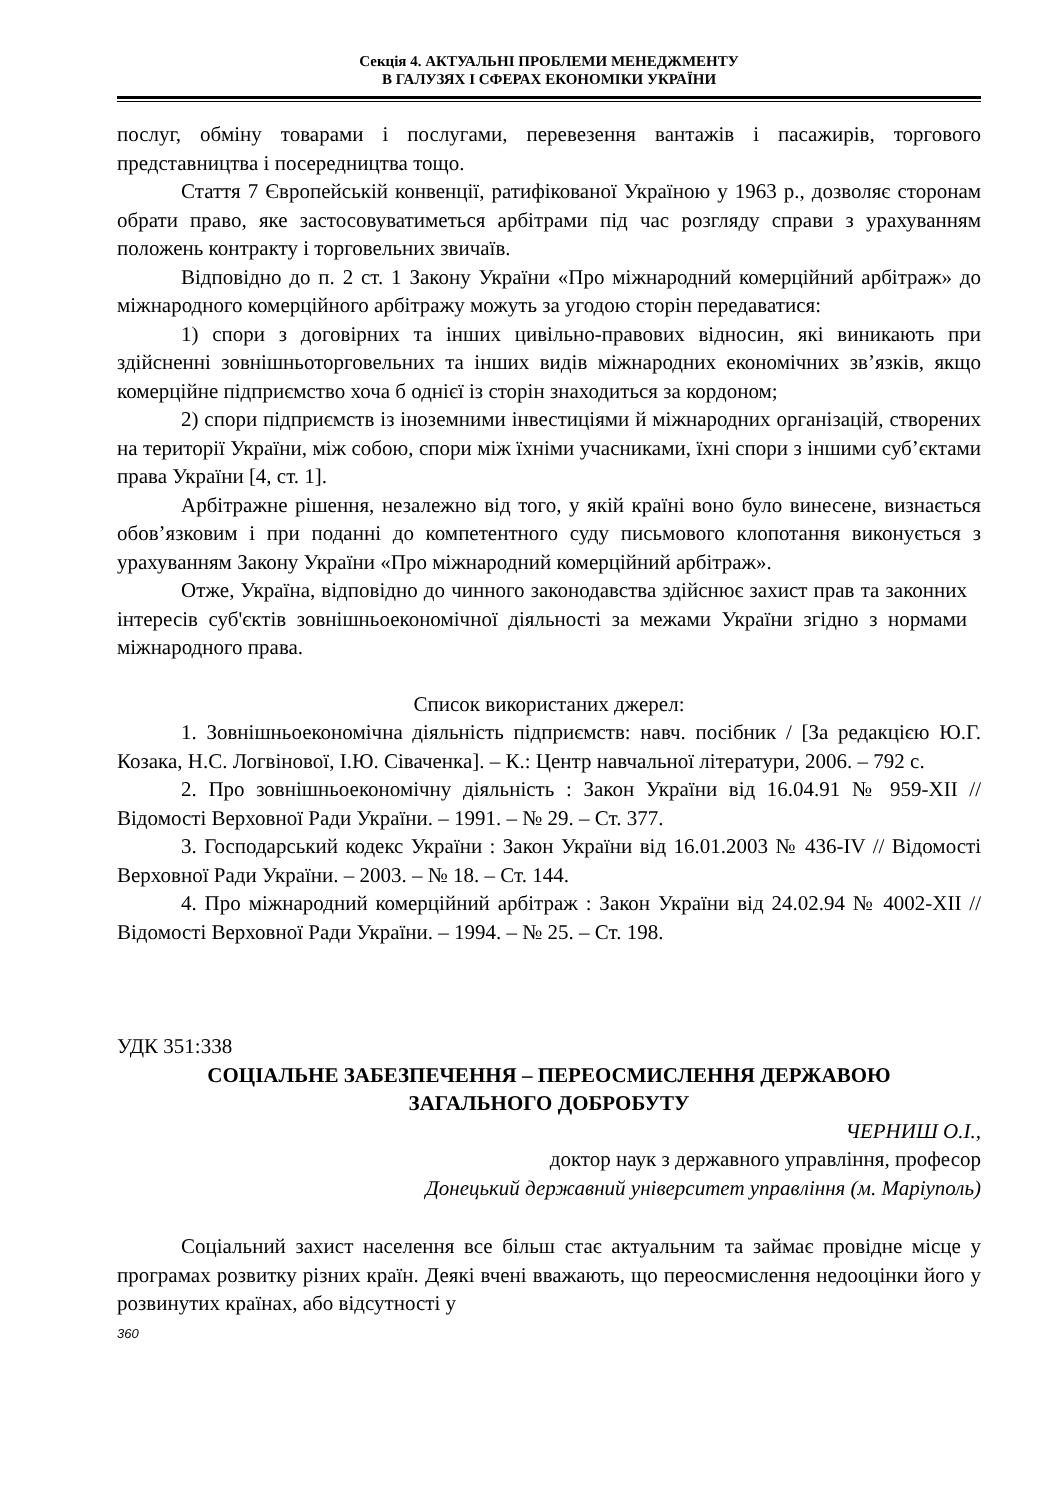Секція 4. АКТУАЛЬНІ ПРОБЛЕМИ МЕНЕДЖМЕНТУ
В ГАЛУЗЯХ І СФЕРАХ ЕКОНОМІКИ УКРАЇНИ
послуг, обміну товарами і послугами, перевезення вантажів і пасажирів, торгового представництва і посередництва тощо.
Стаття 7 Європейській конвенції, ратифікованої Україною у 1963 р., дозволяє сторонам обрати право, яке застосовуватиметься арбітрами під час розгляду справи з урахуванням положень контракту і торговельних звичаїв.
Відповідно до п. 2 ст. 1 Закону України «Про міжнародний комерційний арбітраж» до міжнародного комерційного арбітражу можуть за угодою сторін передаватися:
1) спори з договірних та інших цивільно-правових відносин, які виникають при здійсненні зовнішньоторговельних та інших видів міжнародних економічних зв’язків, якщо комерційне підприємство хоча б однієї із сторін знаходиться за кордоном;
2) спори підприємств із іноземними інвестиціями й міжнародних організацій, створених на території України, між собою, спори між їхніми учасниками, їхні спори з іншими суб’єктами права України [4, ст. 1].
Арбітражне рішення, незалежно від того, у якій країні воно було винесене, визнається обов’язковим і при поданні до компетентного суду письмового клопотання виконується з урахуванням Закону України «Про міжнародний комерційний арбітраж».
Отже, Україна, відповідно до чинного законодавства здійснює захист прав та законних інтересів суб'єктів зовнішньоекономічної діяльності за межами України згідно з нормами міжнародного права.
Список використаних джерел:
1. Зовнішньоекономічна діяльність підприємств: навч. посібник / [За редакцією Ю.Г. Козака, Н.С. Логвінової, І.Ю. Сіваченка]. – К.: Центр навчальної літератури, 2006. – 792 с.
2. Про зовнішньоекономічну діяльність : Закон України від 16.04.91 № 959-XII // Відомості Верховної Ради України. – 1991. – № 29. – Ст. 377.
3. Господарський кодекс України : Закон України від 16.01.2003 № 436-IV // Відомості Верховної Ради України. – 2003. – № 18. – Ст. 144.
4. Про міжнародний комерційний арбітраж : Закон України від 24.02.94 № 4002-XII // Відомості Верховної Ради України. – 1994. – № 25. – Ст. 198.
УДК 351:338
СОЦІАЛЬНЕ ЗАБЕЗПЕЧЕННЯ – ПЕРЕОСМИСЛЕННЯ ДЕРЖАВОЮ
ЗАГАЛЬНОГО ДОБРОБУТУ
ЧЕРНИШ О.І.,
доктор наук з державного управління, професор
Донецький державний університет управління (м. Маріуполь)
Соціальний захист населення все більш стає актуальним та займає провідне місце у програмах розвитку різних країн. Деякі вчені вважають, що переосмислення недооцінки його у розвинутих країнах, або відсутності у
360